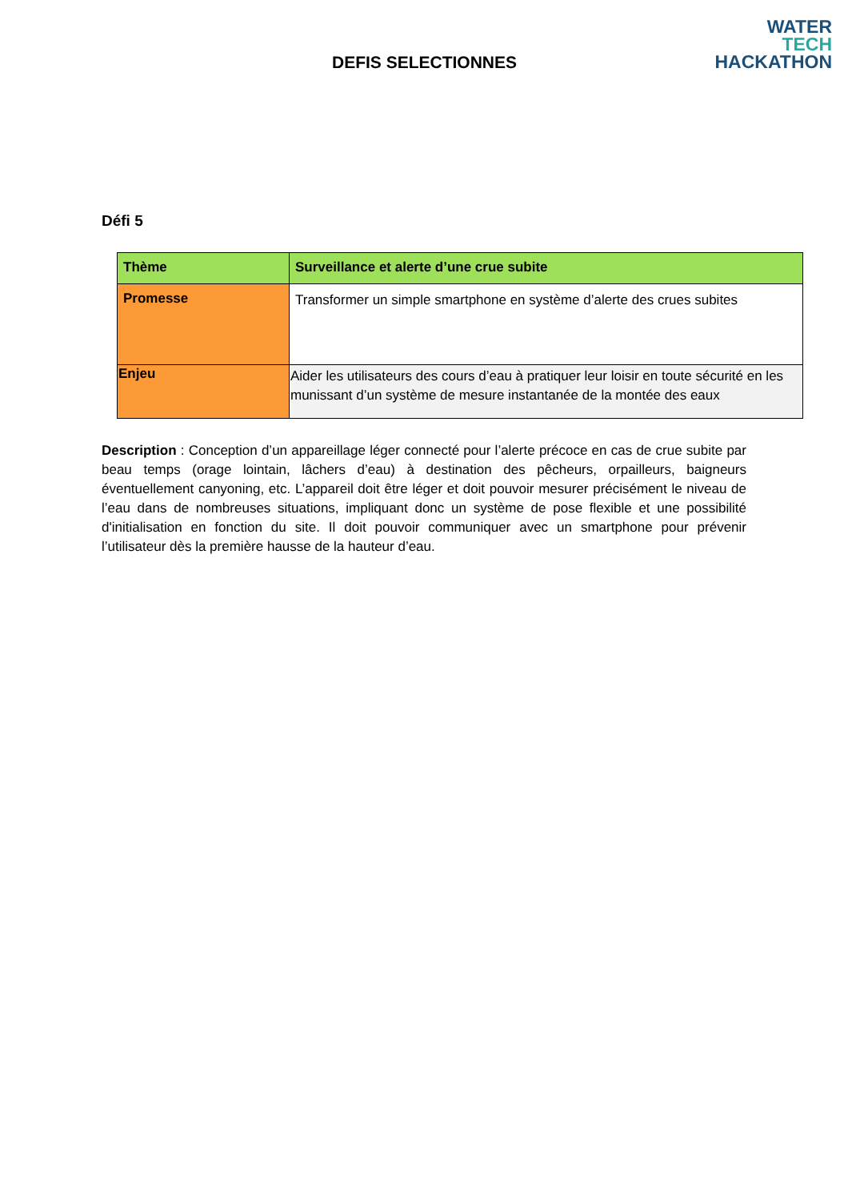DEFIS SELECTIONNES
WATER
TECH
HACKATHON
Défi 5
| Thème | Surveillance et alerte d’une crue subite |
| Promesse | Transformer un simple smartphone en système d’alerte des crues subites |
| Enjeu | Aider les utilisateurs des cours d’eau à pratiquer leur loisir en toute sécurité en les munissant d’un système de mesure instantanée de la montée des eaux |
Description : Conception d’un appareillage léger connecté pour l’alerte précoce en cas de crue subite par beau temps (orage lointain, lâchers d’eau) à destination des pêcheurs, orpailleurs, baigneurs éventuellement canyoning, etc. L’appareil doit être léger et doit pouvoir mesurer précisément le niveau de l’eau dans de nombreuses situations, impliquant donc un système de pose flexible et une possibilité d'initialisation en fonction du site. Il doit pouvoir communiquer avec un smartphone pour prévenir l’utilisateur dès la première hausse de la hauteur d’eau.